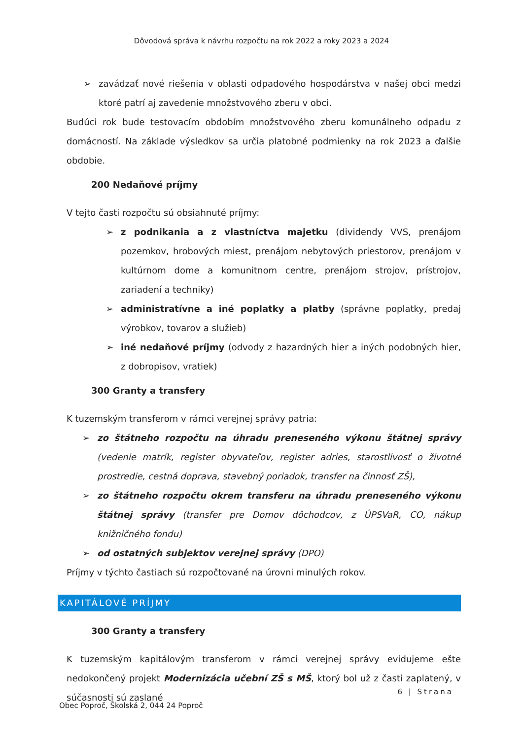Dôvodová správa k návrhu rozpočtu na rok 2022 a roky 2023 a 2024
➢ zavádzať nové riešenia v oblasti odpadového hospodárstva v našej obci medzi ktoré patrí aj zavedenie množstvového zberu v obci.
Budúci rok bude testovacím obdobím množstvového zberu komunálneho odpadu z domácností. Na základe výsledkov sa určia platobné podmienky na rok 2023 a ďalšie obdobie.
200 Nedaňové príjmy
V tejto časti rozpočtu sú obsiahnuté príjmy:
➢ z podnikania a z vlastníctva majetku (dividendy VVS, prenájom pozemkov, hrobových miest, prenájom nebytových priestorov, prenájom v kultúrnom dome a komunitnom centre, prenájom strojov, prístrojov, zariadení a techniky)
➢ administratívne a iné poplatky a platby (správne poplatky, predaj výrobkov, tovarov a služieb)
➢ iné nedaňové príjmy (odvody z hazardných hier a iných podobných hier, z dobropisov, vratiek)
300 Granty a transfery
K tuzemským transferom v rámci verejnej správy patria:
➢ zo štátneho rozpočtu na úhradu preneseného výkonu štátnej správy (vedenie matrík, register obyvateľov, register adries, starostlivosť o životné prostredie, cestná doprava, stavebný poriadok, transfer na činnosť ZŠ),
➢ zo štátneho rozpočtu okrem transferu na úhradu preneseného výkonu štátnej správy (transfer pre Domov dôchodcov, z ÚPSVaR, CO, nákup knižničného fondu)
➢ od ostatných subjektov verejnej správy (DPO)
Príjmy v týchto častiach sú rozpočtované na úrovni minulých rokov.
KAPITÁLOVÉ PRÍJMY
300 Granty a transfery
K tuzemským kapitálovým transferom v rámci verejnej správy evidujeme ešte nedokončený projekt Modernizácia učební ZŠ s MŠ, ktorý bol už z časti zaplatený, v súčasnosti sú zaslané
6 | Strana
Obec Poproč, Školská 2, 044 24 Poproč